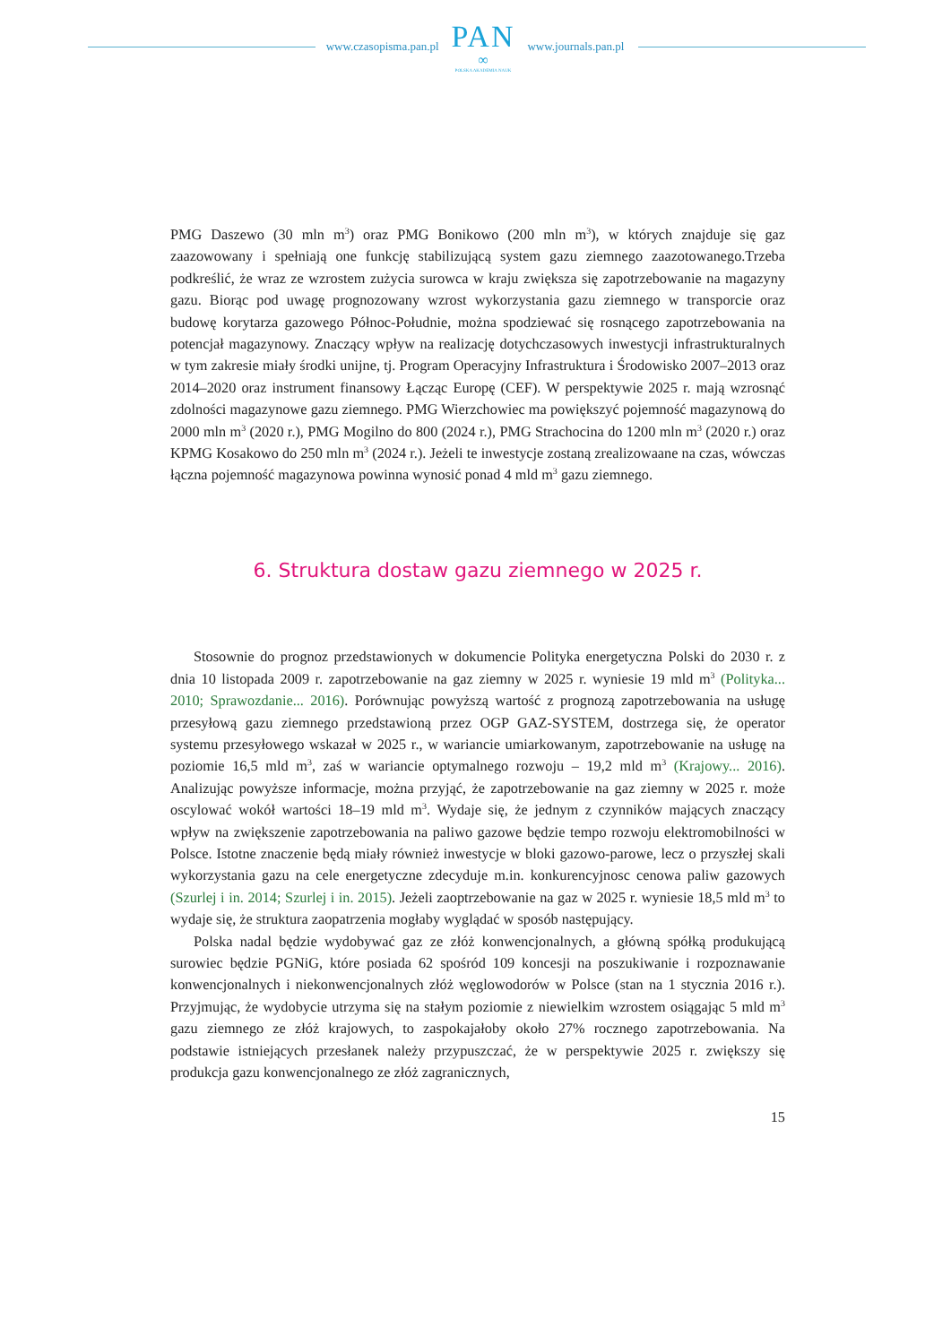www.czasopisma.pan.pl
PAN
∞
POLSKA AKADEMIA NAUK
www.journals.pan.pl
PMG Daszewo (30 mln m<sup>3</sup>) oraz PMG Bonikowo (200 mln m<sup>3</sup>), w których znajduje się gaz zaazowowany i spełniają one funkcję stabilizującą system gazu ziemnego zaazotowanego.Trzeba podkreślić, że wraz ze wzrostem zużycia surowca w kraju zwiększa się zapotrzebowanie na magazyny gazu. Biorąc pod uwagę prognozowany wzrost wykorzystania gazu ziemnego w transporcie oraz budowę korytarza gazowego Północ-Południe, można spodziewać się rosnącego zapotrzebowania na potencjał magazynowy. Znaczący wpływ na realizację dotychczasowych inwestycji infrastrukturalnych w tym zakresie miały środki unijne, tj. Program Operacyjny Infrastruktura i Środowisko 2007–2013 oraz 2014–2020 oraz instrument finansowy Łącząc Europę (CEF). W perspektywie 2025 r. mają wzrosnąć zdolności magazynowe gazu ziemnego. PMG Wierzchowiec ma powiększyć pojemność magazynową do 2000 mln m<sup>3</sup> (2020 r.), PMG Mogilno do 800 (2024 r.), PMG Strachocina do 1200 mln m<sup>3</sup> (2020 r.) oraz KPMG Kosakowo do 250 mln m<sup>3</sup> (2024 r.). Jeżeli te inwestycje zostaną zrealizowaane na czas, wówczas łączna pojemność magazynowa powinna wynosić ponad 4 mld m<sup>3</sup> gazu ziemnego.
6. Struktura dostaw gazu ziemnego w 2025 r.
Stosownie do prognoz przedstawionych w dokumencie Polityka energetyczna Polski do 2030 r. z dnia 10 listopada 2009 r. zapotrzebowanie na gaz ziemny w 2025 r. wyniesie 19 mld m<sup>3</sup> (Polityka... 2010; Sprawozdanie... 2016). Porównując powyższą wartość z prognozą zapotrzebowania na usługę przesyłową gazu ziemnego przedstawioną przez OGP GAZ-SYSTEM, dostrzega się, że operator systemu przesyłowego wskazał w 2025 r., w wariancie umiarkowanym, zapotrzebowanie na usługę na poziomie 16,5 mld m<sup>3</sup>, zaś w wariancie optymalnego rozwoju – 19,2 mld m<sup>3</sup> (Krajowy... 2016). Analizując powyższe informacje, można przyjąć, że zapotrzebowanie na gaz ziemny w 2025 r. może oscylować wokół wartości 18–19 mld m<sup>3</sup>. Wydaje się, że jednym z czynników mających znaczący wpływ na zwiększenie zapotrzebowania na paliwo gazowe będzie tempo rozwoju elektromobilności w Polsce. Istotne znaczenie będą miały również inwestycje w bloki gazowo-parowe, lecz o przyszłej skali wykorzystania gazu na cele energetyczne zdecyduje m.in. konkurencyjnosc cenowa paliw gazowych (Szurlej i in. 2014; Szurlej i in. 2015). Jeżeli zaoptrzebowanie na gaz w 2025 r. wyniesie 18,5 mld m<sup>3</sup> to wydaje się, że struktura zaopatrzenia mogłaby wyglądać w sposób następujący.
Polska nadal będzie wydobywać gaz ze złóż konwencjonalnych, a główną spółką produkującą surowiec będzie PGNiG, które posiada 62 spośród 109 koncesji na poszukiwanie i rozpoznawanie konwencjonalnych i niekonwencjonalnych złóż węglowodorów w Polsce (stan na 1 stycznia 2016 r.). Przyjmując, że wydobycie utrzyma się na stałym poziomie z niewielkim wzrostem osiągając 5 mld m<sup>3</sup> gazu ziemnego ze złóż krajowych, to zaspokajałoby około 27% rocznego zapotrzebowania. Na podstawie istniejących przesłanek należy przypuszczać, że w perspektywie 2025 r. zwiększy się produkcja gazu konwencjonalnego ze złóż zagranicznych,
15